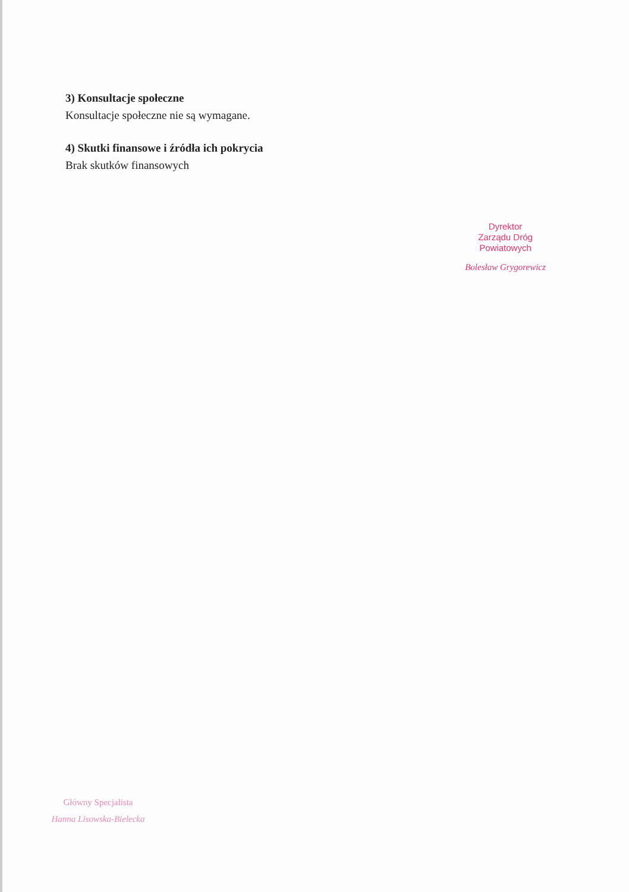3) Konsultacje społeczne
Konsultacje społeczne nie są wymagane.
4) Skutki finansowe i źródła ich pokrycia
Brak skutków finansowych
Dyrektor
Zarządu Dróg Powiatowych
Bolesław Grygorewicz
Główny Specjalista
Hanna Lisowska-Bielecka